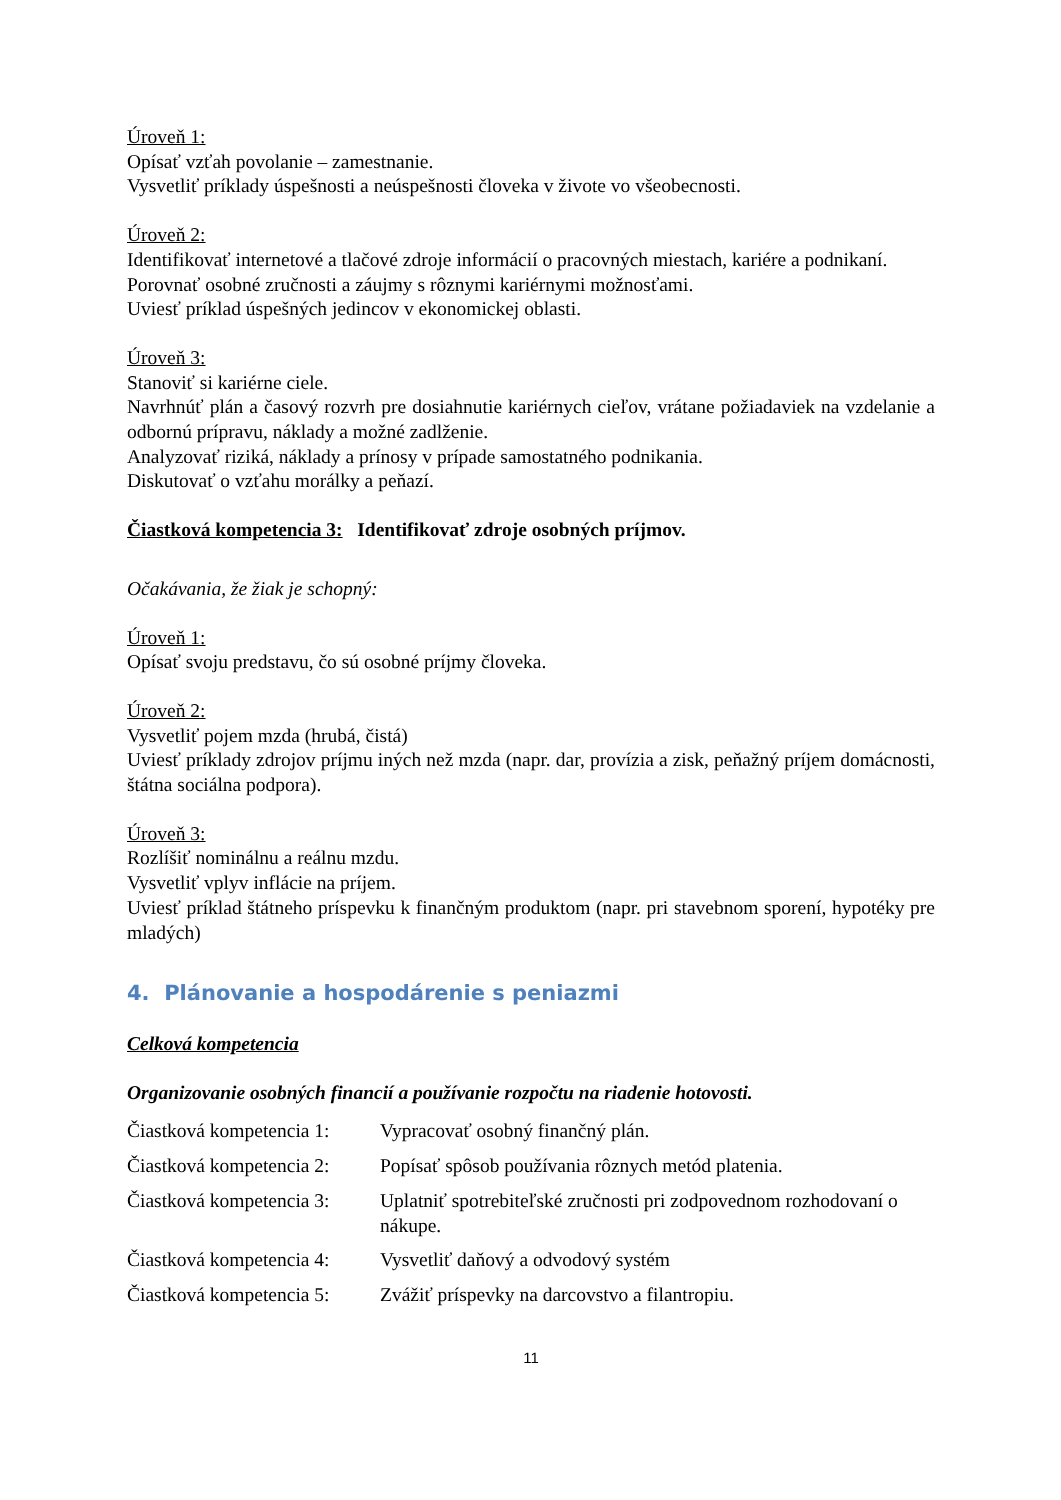Úroveň 1:
Opísať vzťah povolanie – zamestnanie.
Vysvetliť príklady úspešnosti a neúspešnosti človeka v živote vo všeobecnosti.
Úroveň 2:
Identifikovať internetové a tlačové zdroje informácií o pracovných miestach, kariére a podnikaní.
Porovnať osobné zručnosti a záujmy s rôznymi kariérnymi možnosťami.
Uviesť príklad úspešných jedincov v ekonomickej oblasti.
Úroveň 3:
Stanoviť si kariérne ciele.
Navrhnúť plán a časový rozvrh pre dosiahnutie kariérnych cieľov, vrátane požiadaviek na vzdelanie a odbornú prípravu, náklady a možné zadlženie.
Analyzovať riziká, náklady a prínosy v prípade samostatného podnikania.
Diskutovať o vzťahu morálky a peňazí.
Čiastková kompetencia 3: Identifikovať zdroje osobných príjmov.
Očakávania, že žiak je schopný:
Úroveň 1:
Opísať svoju predstavu, čo sú osobné príjmy človeka.
Úroveň 2:
Vysvetliť pojem mzda (hrubá, čistá)
Uviesť príklady zdrojov príjmu iných než mzda (napr. dar, provízia a zisk, peňažný príjem domácnosti, štátna sociálna podpora).
Úroveň 3:
Rozlíšiť nominálnu a reálnu mzdu.
Vysvetliť vplyv inflácie na príjem.
Uviesť príklad štátneho príspevku k finančným produktom (napr. pri stavebnom sporení, hypotéky pre mladých)
4. Plánovanie a hospodárenie s peniazmi
Celková kompetencia
Organizovanie osobných financií a používanie rozpočtu na riadenie hotovosti.
Čiastková kompetencia 1:
Vypracovať osobný finančný plán.
Čiastková kompetencia 2:
Popísať spôsob používania rôznych metód platenia.
Čiastková kompetencia 3:
Uplatniť spotrebiteľské zručnosti pri zodpovednom rozhodovaní o nákupe.
Čiastková kompetencia 4:
Vysvetliť daňový a odvodový systém
Čiastková kompetencia 5:
Zvážiť príspevky na darcovstvo a filantropiu.
11